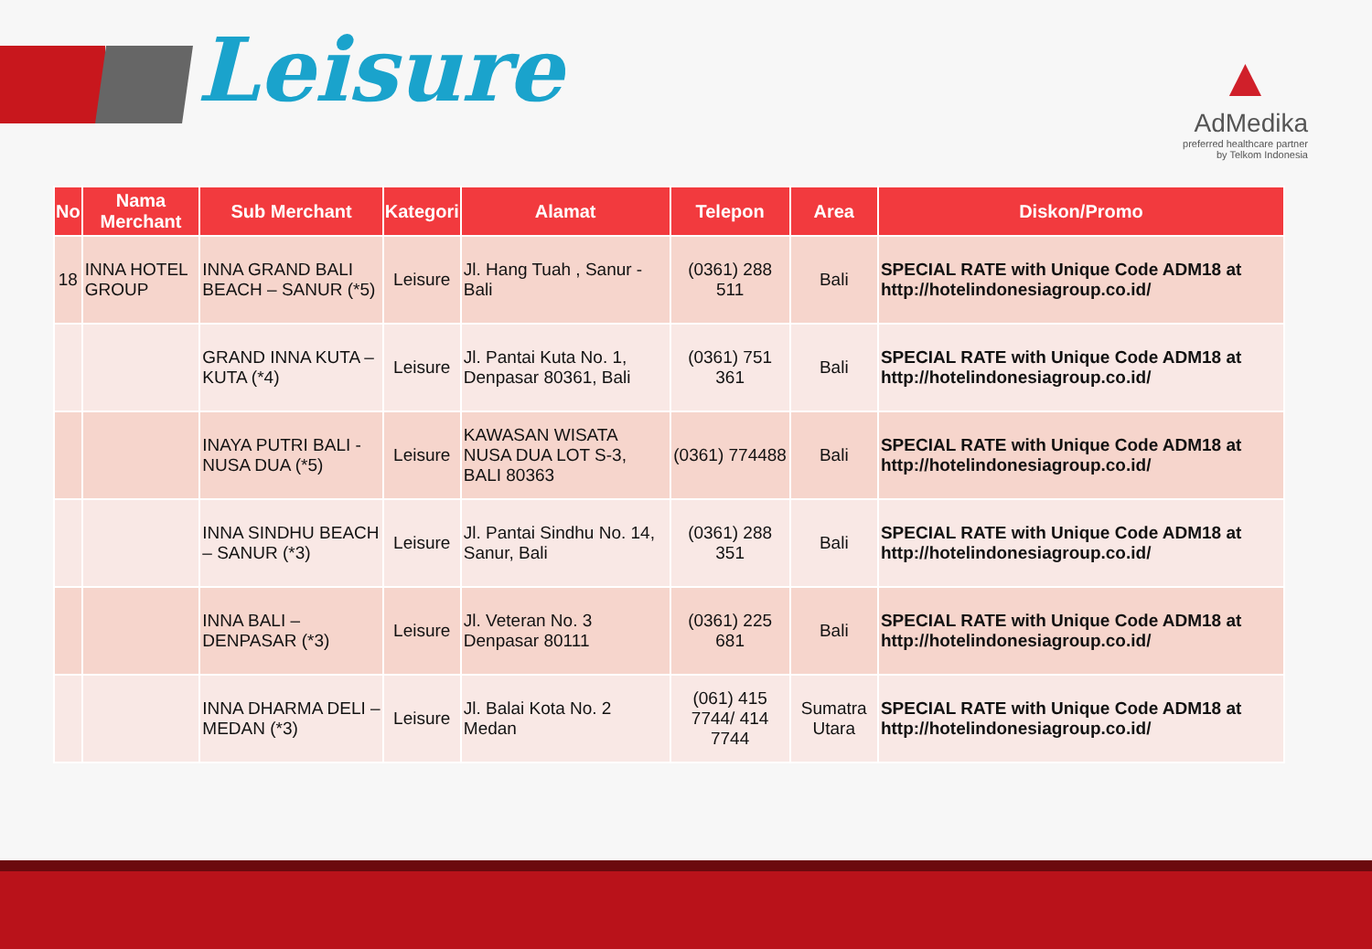Leisure
▲
AdMedika
preferred healthcare partner
by Telkom Indonesia
| No | Nama Merchant | Sub Merchant | Kategori | Alamat | Telepon | Area | Diskon/Promo |
| --- | --- | --- | --- | --- | --- | --- | --- |
| 18 | INNA HOTEL GROUP | INNA GRAND BALI BEACH – SANUR (*5) | Leisure | Jl. Hang Tuah , Sanur - Bali | (0361) 288 511 | Bali | SPECIAL RATE with Unique Code ADM18 at http://hotelindonesiagroup.co.id/ |
| | | GRAND INNA KUTA – KUTA (*4) | Leisure | Jl. Pantai Kuta No. 1, Denpasar 80361, Bali | (0361) 751 361 | Bali | SPECIAL RATE with Unique Code ADM18 at http://hotelindonesiagroup.co.id/ |
| | | INAYA PUTRI BALI - NUSA DUA (*5) | Leisure | KAWASAN WISATA NUSA DUA LOT S-3, BALI 80363 | (0361) 774488 | Bali | SPECIAL RATE with Unique Code ADM18 at http://hotelindonesiagroup.co.id/ |
| | | INNA SINDHU BEACH – SANUR (*3) | Leisure | Jl. Pantai Sindhu No. 14, Sanur, Bali | (0361) 288 351 | Bali | SPECIAL RATE with Unique Code ADM18 at http://hotelindonesiagroup.co.id/ |
| | | INNA BALI – DENPASAR (*3) | Leisure | Jl. Veteran No. 3 Denpasar 80111 | (0361) 225 681 | Bali | SPECIAL RATE with Unique Code ADM18 at http://hotelindonesiagroup.co.id/ |
| | | INNA DHARMA DELI – MEDAN (*3) | Leisure | Jl. Balai Kota No. 2 Medan | (061) 415 7744/ 414 7744 | Sumatra Utara | SPECIAL RATE with Unique Code ADM18 at http://hotelindonesiagroup.co.id/ |